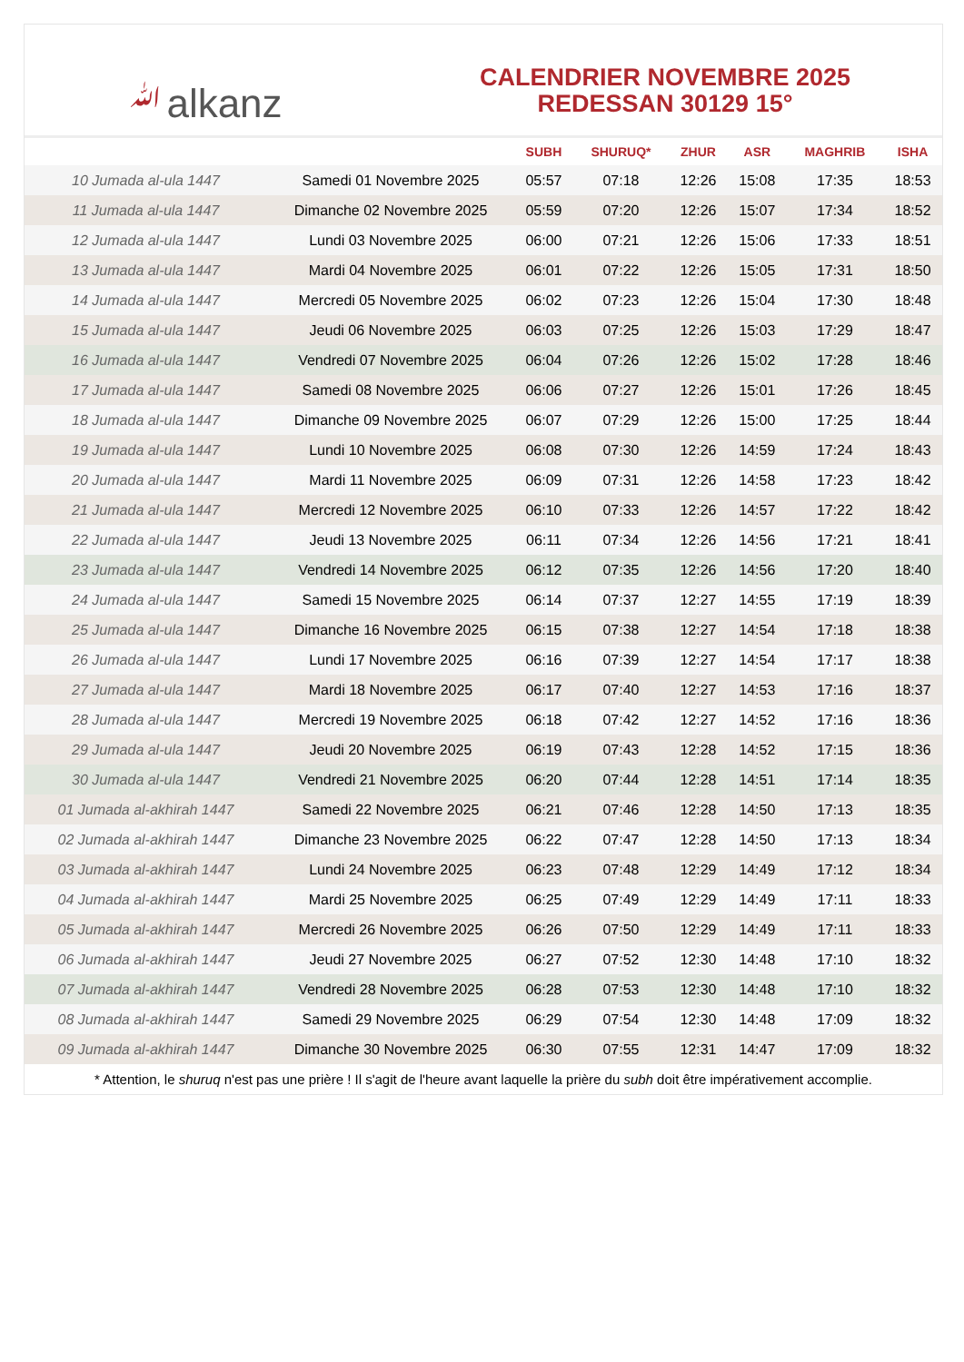ﷲalkanz
CALENDRIER NOVEMBRE 2025
REDESSAN 30129 15°
| | | SUBH | SHURUQ* | ZHUR | ASR | MAGHRIB | ISHA |
| --- | --- | --- | --- | --- | --- | --- | --- |
| 10 Jumada al-ula 1447 | Samedi 01 Novembre 2025 | 05:57 | 07:18 | 12:26 | 15:08 | 17:35 | 18:53 |
| 11 Jumada al-ula 1447 | Dimanche 02 Novembre 2025 | 05:59 | 07:20 | 12:26 | 15:07 | 17:34 | 18:52 |
| 12 Jumada al-ula 1447 | Lundi 03 Novembre 2025 | 06:00 | 07:21 | 12:26 | 15:06 | 17:33 | 18:51 |
| 13 Jumada al-ula 1447 | Mardi 04 Novembre 2025 | 06:01 | 07:22 | 12:26 | 15:05 | 17:31 | 18:50 |
| 14 Jumada al-ula 1447 | Mercredi 05 Novembre 2025 | 06:02 | 07:23 | 12:26 | 15:04 | 17:30 | 18:48 |
| 15 Jumada al-ula 1447 | Jeudi 06 Novembre 2025 | 06:03 | 07:25 | 12:26 | 15:03 | 17:29 | 18:47 |
| 16 Jumada al-ula 1447 | Vendredi 07 Novembre 2025 | 06:04 | 07:26 | 12:26 | 15:02 | 17:28 | 18:46 |
| 17 Jumada al-ula 1447 | Samedi 08 Novembre 2025 | 06:06 | 07:27 | 12:26 | 15:01 | 17:26 | 18:45 |
| 18 Jumada al-ula 1447 | Dimanche 09 Novembre 2025 | 06:07 | 07:29 | 12:26 | 15:00 | 17:25 | 18:44 |
| 19 Jumada al-ula 1447 | Lundi 10 Novembre 2025 | 06:08 | 07:30 | 12:26 | 14:59 | 17:24 | 18:43 |
| 20 Jumada al-ula 1447 | Mardi 11 Novembre 2025 | 06:09 | 07:31 | 12:26 | 14:58 | 17:23 | 18:42 |
| 21 Jumada al-ula 1447 | Mercredi 12 Novembre 2025 | 06:10 | 07:33 | 12:26 | 14:57 | 17:22 | 18:42 |
| 22 Jumada al-ula 1447 | Jeudi 13 Novembre 2025 | 06:11 | 07:34 | 12:26 | 14:56 | 17:21 | 18:41 |
| 23 Jumada al-ula 1447 | Vendredi 14 Novembre 2025 | 06:12 | 07:35 | 12:26 | 14:56 | 17:20 | 18:40 |
| 24 Jumada al-ula 1447 | Samedi 15 Novembre 2025 | 06:14 | 07:37 | 12:27 | 14:55 | 17:19 | 18:39 |
| 25 Jumada al-ula 1447 | Dimanche 16 Novembre 2025 | 06:15 | 07:38 | 12:27 | 14:54 | 17:18 | 18:38 |
| 26 Jumada al-ula 1447 | Lundi 17 Novembre 2025 | 06:16 | 07:39 | 12:27 | 14:54 | 17:17 | 18:38 |
| 27 Jumada al-ula 1447 | Mardi 18 Novembre 2025 | 06:17 | 07:40 | 12:27 | 14:53 | 17:16 | 18:37 |
| 28 Jumada al-ula 1447 | Mercredi 19 Novembre 2025 | 06:18 | 07:42 | 12:27 | 14:52 | 17:16 | 18:36 |
| 29 Jumada al-ula 1447 | Jeudi 20 Novembre 2025 | 06:19 | 07:43 | 12:28 | 14:52 | 17:15 | 18:36 |
| 30 Jumada al-ula 1447 | Vendredi 21 Novembre 2025 | 06:20 | 07:44 | 12:28 | 14:51 | 17:14 | 18:35 |
| 01 Jumada al-akhirah 1447 | Samedi 22 Novembre 2025 | 06:21 | 07:46 | 12:28 | 14:50 | 17:13 | 18:35 |
| 02 Jumada al-akhirah 1447 | Dimanche 23 Novembre 2025 | 06:22 | 07:47 | 12:28 | 14:50 | 17:13 | 18:34 |
| 03 Jumada al-akhirah 1447 | Lundi 24 Novembre 2025 | 06:23 | 07:48 | 12:29 | 14:49 | 17:12 | 18:34 |
| 04 Jumada al-akhirah 1447 | Mardi 25 Novembre 2025 | 06:25 | 07:49 | 12:29 | 14:49 | 17:11 | 18:33 |
| 05 Jumada al-akhirah 1447 | Mercredi 26 Novembre 2025 | 06:26 | 07:50 | 12:29 | 14:49 | 17:11 | 18:33 |
| 06 Jumada al-akhirah 1447 | Jeudi 27 Novembre 2025 | 06:27 | 07:52 | 12:30 | 14:48 | 17:10 | 18:32 |
| 07 Jumada al-akhirah 1447 | Vendredi 28 Novembre 2025 | 06:28 | 07:53 | 12:30 | 14:48 | 17:10 | 18:32 |
| 08 Jumada al-akhirah 1447 | Samedi 29 Novembre 2025 | 06:29 | 07:54 | 12:30 | 14:48 | 17:09 | 18:32 |
| 09 Jumada al-akhirah 1447 | Dimanche 30 Novembre 2025 | 06:30 | 07:55 | 12:31 | 14:47 | 17:09 | 18:32 |
* Attention, le shuruq n'est pas une prière ! Il s'agit de l'heure avant laquelle la prière du subh doit être impérativement accomplie.